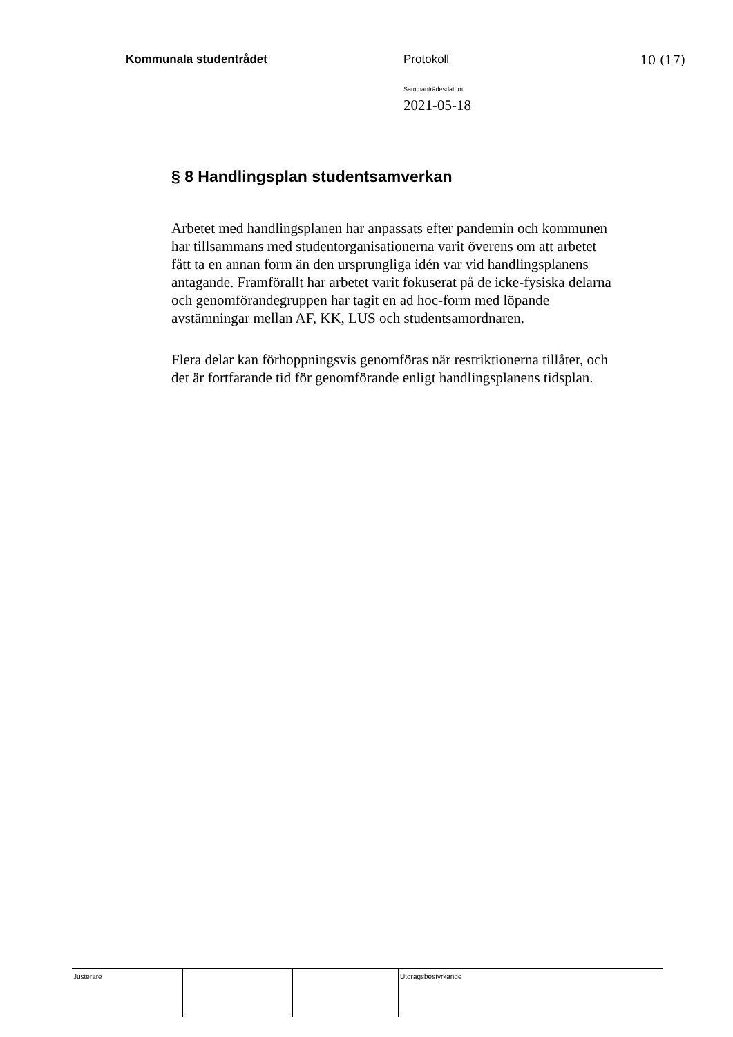Kommunala studentrådet Protokoll 10 (17)
Sammanträdesdatum
2021-05-18
§ 8 Handlingsplan studentsamverkan
Arbetet med handlingsplanen har anpassats efter pandemin och kommunen har tillsammans med studentorganisationerna varit överens om att arbetet fått ta en annan form än den ursprungliga idén var vid handlingsplanens antagande. Framförallt har arbetet varit fokuserat på de icke-fysiska delarna och genomförandegruppen har tagit en ad hoc-form med löpande avstämningar mellan AF, KK, LUS och studentsamordnaren.
Flera delar kan förhoppningsvis genomföras när restriktionerna tillåter, och det är fortfarande tid för genomförande enligt handlingsplanens tidsplan.
Justerare Utdragsbestyrkande